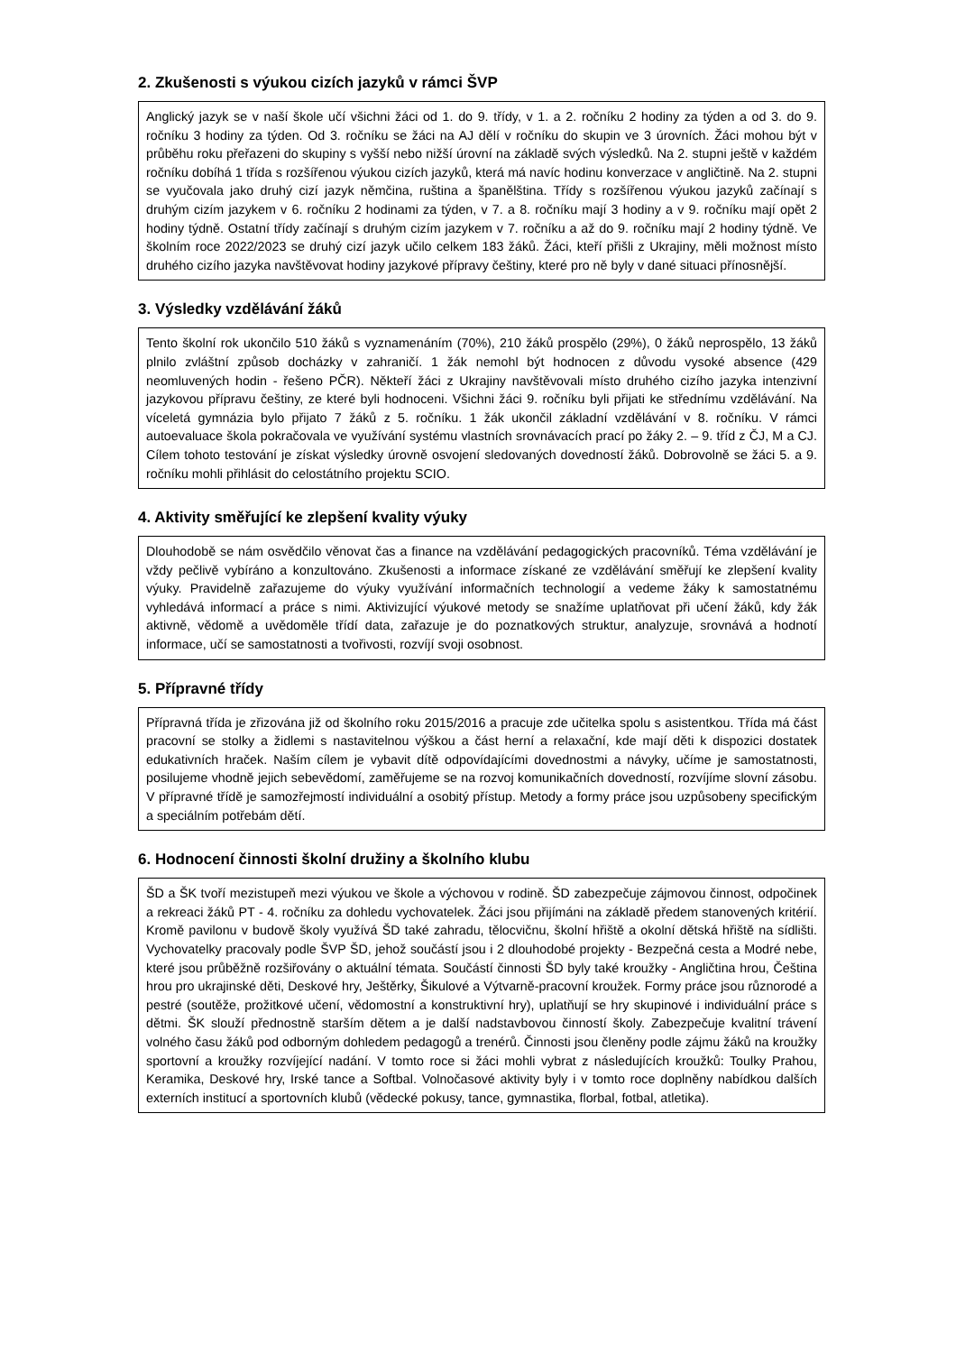2. Zkušenosti s výukou cizích jazyků v rámci ŠVP
Anglický jazyk se v naší škole učí všichni žáci od 1. do 9. třídy, v 1. a 2. ročníku 2 hodiny za týden a od 3. do 9. ročníku 3 hodiny za týden. Od 3. ročníku se žáci na AJ dělí v ročníku do skupin ve 3 úrovních. Žáci mohou být v průběhu roku přeřazeni do skupiny s vyšší nebo nižší úrovní na základě svých výsledků. Na 2. stupni ještě v každém ročníku dobíhá 1 třída s rozšířenou výukou cizích jazyků, která má navíc hodinu konverzace v angličtině. Na 2. stupni se vyučovala jako druhý cizí jazyk němčina, ruština a španělština. Třídy s rozšířenou výukou jazyků začínají s druhým cizím jazykem v 6. ročníku 2 hodinami za týden, v 7. a 8. ročníku mají 3 hodiny a v 9. ročníku mají opět 2 hodiny týdně. Ostatní třídy začínají s druhým cizím jazykem v 7. ročníku a až do 9. ročníku mají 2 hodiny týdně. Ve školním roce 2022/2023 se druhý cizí jazyk učilo celkem 183 žáků. Žáci, kteří přišli z Ukrajiny, měli možnost místo druhého cizího jazyka navštěvovat hodiny jazykové přípravy češtiny, které pro ně byly v dané situaci přínosnější.
3. Výsledky vzdělávání žáků
Tento školní rok ukončilo 510 žáků s vyznamenáním (70%), 210 žáků prospělo (29%), 0 žáků neprospělo, 13 žáků plnilo zvláštní způsob docházky v zahraničí. 1 žák nemohl být hodnocen z důvodu vysoké absence (429 neomluvených hodin - řešeno PČR). Někteří žáci z Ukrajiny navštěvovali místo druhého cizího jazyka intenzivní jazykovou přípravu češtiny, ze které byli hodnoceni. Všichni žáci 9. ročníku byli přijati ke střednímu vzdělávání. Na víceletá gymnázia bylo přijato 7 žáků z 5. ročníku. 1 žák ukončil základní vzdělávání v 8. ročníku. V rámci autoevaluace škola pokračovala ve využívání systému vlastních srovnávacích prací po žáky 2. – 9. tříd z ČJ, M a CJ. Cílem tohoto testování je získat výsledky úrovně osvojení sledovaných dovedností žáků. Dobrovolně se žáci 5. a 9. ročníku mohli přihlásit do celostátního projektu SCIO.
4. Aktivity směřující ke zlepšení kvality výuky
Dlouhodobě se nám osvědčilo věnovat čas a finance na vzdělávání pedagogických pracovníků. Téma vzdělávání je vždy pečlivě vybíráno a konzultováno. Zkušenosti a informace získané ze vzdělávání směřují ke zlepšení kvality výuky. Pravidelně zařazujeme do výuky využívání informačních technologií a vedeme žáky k samostatnému vyhledává informací a práce s nimi. Aktivizující výukové metody se snažíme uplatňovat při učení žáků, kdy žák aktivně, vědomě a uvědoměle třídí data, zařazuje je do poznatkových struktur, analyzuje, srovnává a hodnotí informace, učí se samostatnosti a tvořivosti, rozvíjí svoji osobnost.
5. Přípravné třídy
Přípravná třída je zřizována již od školního roku 2015/2016 a pracuje zde učitelka spolu s asistentkou. Třída má část pracovní se stolky a židlemi s nastavitelnou výškou a část herní a relaxační, kde mají děti k dispozici dostatek edukativních hraček. Naším cílem je vybavit dítě odpovídajícími dovednostmi a návyky, učíme je samostatnosti, posilujeme vhodně jejich sebevědomí, zaměřujeme se na rozvoj komunikačních dovedností, rozvíjíme slovní zásobu. V přípravné třídě je samozřejmostí individuální a osobitý přístup. Metody a formy práce jsou uzpůsobeny specifickým a speciálním potřebám dětí.
6. Hodnocení činnosti školní družiny a školního klubu
ŠD a ŠK tvoří mezistupeň mezi výukou ve škole a výchovou v rodině. ŠD zabezpečuje zájmovou činnost, odpočinek a rekreaci žáků PT - 4. ročníku za dohledu vychovatelek. Žáci jsou přijímáni na základě předem stanovených kritérií. Kromě pavilonu v budově školy využívá ŠD také zahradu, tělocvičnu, školní hřiště a okolní dětská hřiště na sídlišti. Vychovatelky pracovaly podle ŠVP ŠD, jehož součástí jsou i 2 dlouhodobé projekty - Bezpečná cesta a Modré nebe, které jsou průběžně rozšiřovány o aktuální témata. Součástí činnosti ŠD byly také kroužky - Angličtina hrou, Čeština hrou pro ukrajinské děti, Deskové hry, Ještěrky, Šikulové a Výtvarně-pracovní kroužek. Formy práce jsou různorodé a pestré (soutěže, prožitkové učení, vědomostní a konstruktivní hry), uplatňují se hry skupinové i individuální práce s dětmi. ŠK slouží přednostně starším dětem a je další nadstavbovou činností školy. Zabezpečuje kvalitní trávení volného času žáků pod odborným dohledem pedagogů a trenérů. Činnosti jsou členěny podle zájmu žáků na kroužky sportovní a kroužky rozvíjející nadání. V tomto roce si žáci mohli vybrat z následujících kroužků: Toulky Prahou, Keramika, Deskové hry, Irské tance a Softbal. Volnočasové aktivity byly i v tomto roce doplněny nabídkou dalších externích institucí a sportovních klubů (vědecké pokusy, tance, gymnastika, florbal, fotbal, atletika).